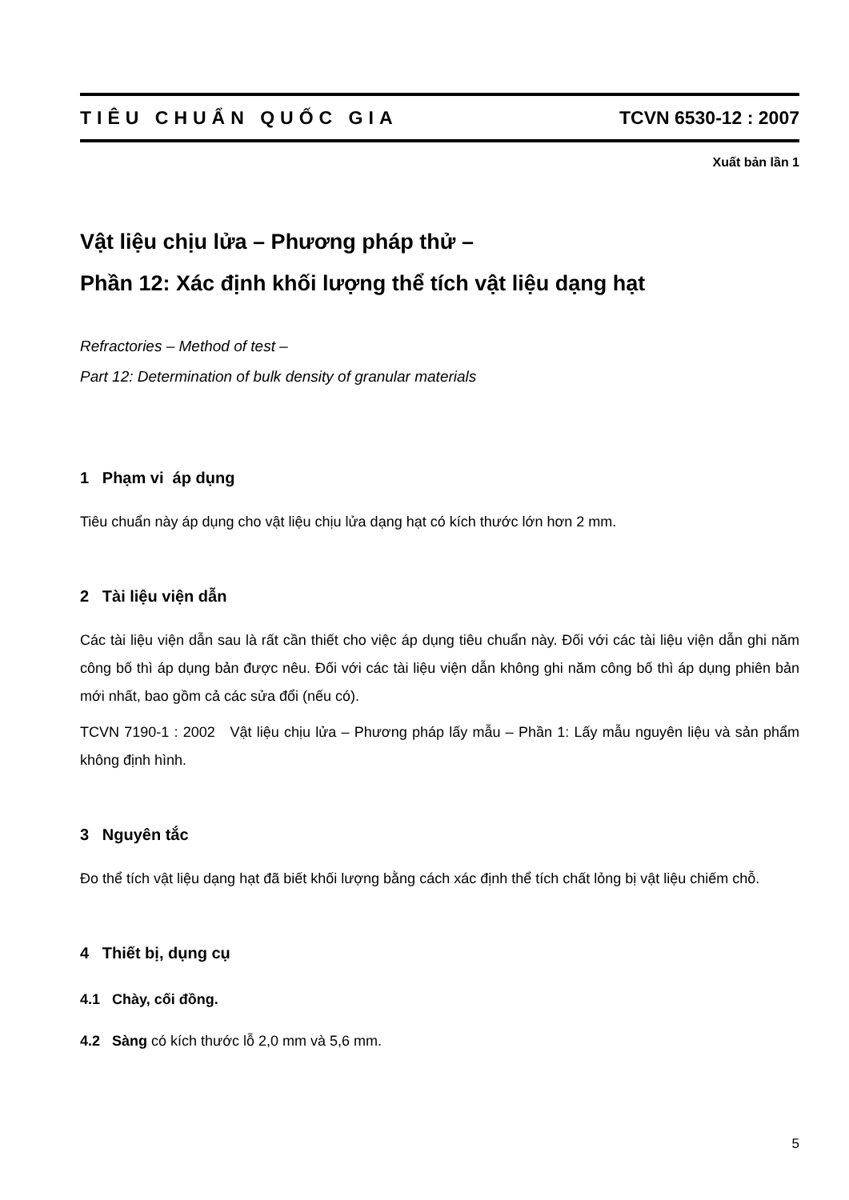TIÊU CHUẨN QUỐC GIA TCVN 6530-12 : 2007
Xuất bản lần 1
Vật liệu chịu lửa – Phương pháp thử –
Phần 12: Xác định khối lượng thể tích vật liệu dạng hạt
Refractories – Method of test –
Part 12: Determination of bulk density of granular materials
1 Phạm vi áp dụng
Tiêu chuẩn này áp dụng cho vật liệu chịu lửa dạng hạt có kích thước lớn hơn 2 mm.
2 Tài liệu viện dẫn
Các tài liệu viện dẫn sau là rất cần thiết cho việc áp dụng tiêu chuẩn này. Đối với các tài liệu viện dẫn ghi năm công bố thì áp dụng bản được nêu. Đối với các tài liệu viện dẫn không ghi năm công bố thì áp dụng phiên bản mới nhất, bao gồm cả các sửa đổi (nếu có).
TCVN 7190-1 : 2002 Vật liệu chịu lửa – Phương pháp lấy mẫu – Phần 1: Lấy mẫu nguyên liệu và sản phẩm không định hình.
3 Nguyên tắc
Đo thể tích vật liệu dạng hạt đã biết khối lượng bằng cách xác định thể tích chất lỏng bị vật liệu chiếm chỗ.
4 Thiết bị, dụng cụ
4.1 Chày, cối đồng.
4.2 Sàng có kích thước lỗ 2,0 mm và 5,6 mm.
5